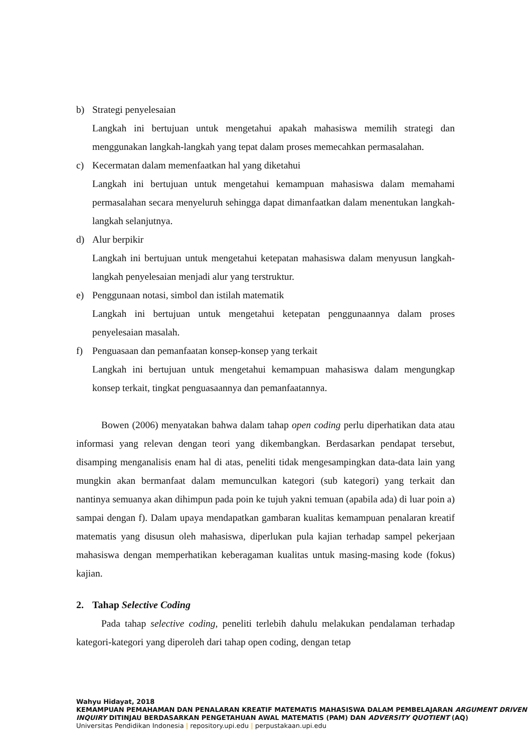b) Strategi penyelesaian
Langkah ini bertujuan untuk mengetahui apakah mahasiswa memilih strategi dan menggunakan langkah-langkah yang tepat dalam proses memecahkan permasalahan.
c) Kecermatan dalam memenfaatkan hal yang diketahui
Langkah ini bertujuan untuk mengetahui kemampuan mahasiswa dalam memahami permasalahan secara menyeluruh sehingga dapat dimanfaatkan dalam menentukan langkah-langkah selanjutnya.
d) Alur berpikir
Langkah ini bertujuan untuk mengetahui ketepatan mahasiswa dalam menyusun langkah-langkah penyelesaian menjadi alur yang terstruktur.
e) Penggunaan notasi, simbol dan istilah matematik
Langkah ini bertujuan untuk mengetahui ketepatan penggunaannya dalam proses penyelesaian masalah.
f) Penguasaan dan pemanfaatan konsep-konsep yang terkait
Langkah ini bertujuan untuk mengetahui kemampuan mahasiswa dalam mengungkap konsep terkait, tingkat penguasaannya dan pemanfaatannya.
Bowen (2006) menyatakan bahwa dalam tahap open coding perlu diperhatikan data atau informasi yang relevan dengan teori yang dikembangkan. Berdasarkan pendapat tersebut, disamping menganalisis enam hal di atas, peneliti tidak mengesampingkan data-data lain yang mungkin akan bermanfaat dalam memunculkan kategori (sub kategori) yang terkait dan nantinya semuanya akan dihimpun pada poin ke tujuh yakni temuan (apabila ada) di luar poin a) sampai dengan f). Dalam upaya mendapatkan gambaran kualitas kemampuan penalaran kreatif matematis yang disusun oleh mahasiswa, diperlukan pula kajian terhadap sampel pekerjaan mahasiswa dengan memperhatikan keberagaman kualitas untuk masing-masing kode (fokus) kajian.
2. Tahap Selective Coding
Pada tahap selective coding, peneliti terlebih dahulu melakukan pendalaman terhadap kategori-kategori yang diperoleh dari tahap open coding, dengan tetap
Wahyu Hidayat, 2018
KEMAMPUAN PEMAHAMAN DAN PENALARAN KREATIF MATEMATIS MAHASISWA DALAM PEMBELAJARAN ARGUMENT DRIVEN INQUIRY DITINJAU BERDASARKAN PENGETAHUAN AWAL MATEMATIS (PAM) DAN ADVERSITY QUOTIENT (AQ)
Universitas Pendidikan Indonesia | repository.upi.edu | perpustakaan.upi.edu